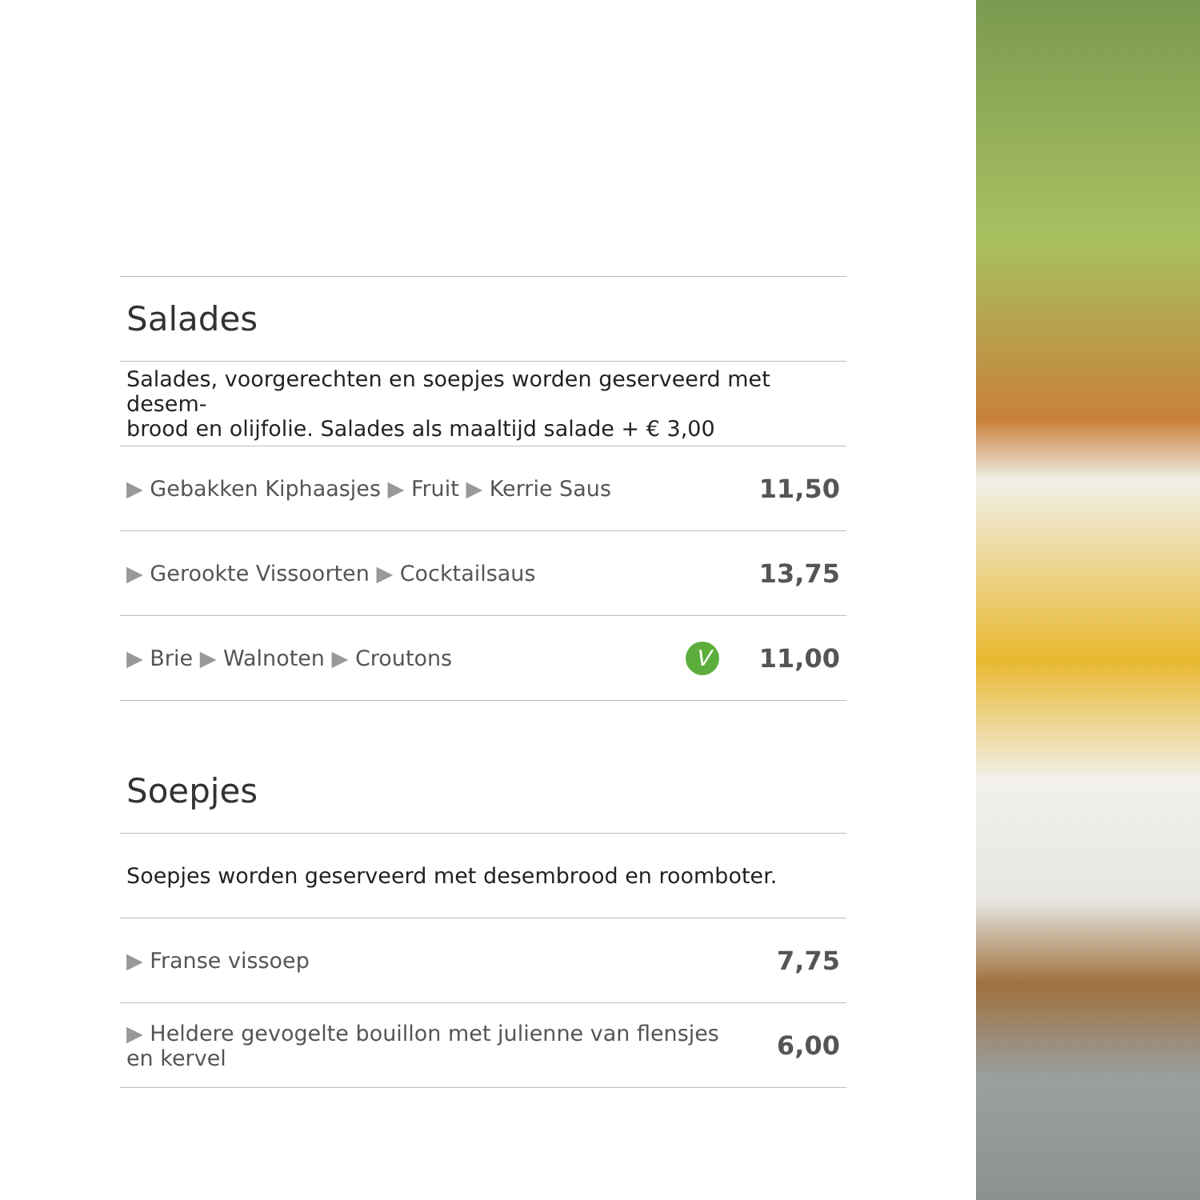| Salades | | |
| Salades, voorgerechten en soepjes worden geserveerd met desem- brood en olijfolie. Salades als maaltijd salade + € 3,00 | | |
| ▶ Gebakken Kiphaasjes ▶ Fruit ▶ Kerrie Saus | | 11,50 |
| ▶ Gerookte Vissoorten ▶ Cocktailsaus | | 13,75 |
| ▶ Brie ▶ Walnoten ▶ Croutons | V | 11,00 |
| Soepjes | | |
| Soepjes worden geserveerd met desembrood en roomboter. | | |
| ▶ Franse vissoep | | 7,75 |
| ▶ Heldere gevogelte bouillon met julienne van flensjes en kervel | | 6,00 |